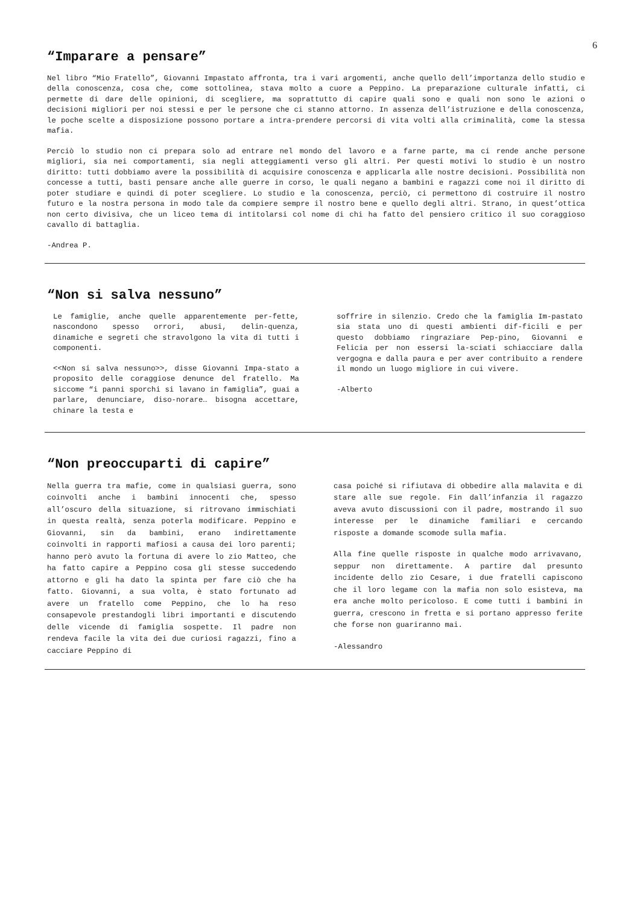6
“Imparare a pensare”
Nel libro “Mio Fratello”, Giovanni Impastato affronta, tra i vari argomenti, anche quello dell’importanza dello studio e della conoscenza, cosa che, come sottolinea, stava molto a cuore a Peppino. La preparazione culturale infatti, ci permette di dare delle opinioni, di scegliere, ma soprattutto di capire quali sono e quali non sono le azioni o decisioni migliori per noi stessi e per le persone che ci stanno attorno. In assenza dell’istruzione e della conoscenza, le poche scelte a disposizione possono portare a intra-prendere percorsi di vita volti alla criminalità, come la stessa mafia.
Perciò lo studio non ci prepara solo ad entrare nel mondo del lavoro e a farne parte, ma ci rende anche persone migliori, sia nei comportamenti, sia negli atteggiamenti verso gli altri. Per questi motivi lo studio è un nostro diritto: tutti dobbiamo avere la possibilità di acquisire conoscenza e applicarla alle nostre decisioni. Possibilità non concesse a tutti, basti pensare anche alle guerre in corso, le quali negano a bambini e ragazzi come noi il diritto di poter studiare e quindi di poter scegliere. Lo studio e la conoscenza, perciò, ci permettono di costruire il nostro futuro e la nostra persona in modo tale da compiere sempre il nostro bene e quello degli altri. Strano, in quest’ottica non certo divisiva, che un liceo tema di intitolarsi col nome di chi ha fatto del pensiero critico il suo coraggioso cavallo di battaglia.
-Andrea P.
“Non si salva nessuno”
Le famiglie, anche quelle apparentemente per-fette, nascondono spesso orrori, abusi, delin-quenza, dinamiche e segreti che stravolgono la vita di tutti i componenti.
<<Non si salva nessuno>>, disse Giovanni Impa-stato a proposito delle coraggiose denunce del fratello. Ma siccome “i panni sporchi si lavano in famiglia”, guai a parlare, denunciare, diso-norare… bisogna accettare, chinare la testa e
soffrire in silenzio. Credo che la famiglia Im-pastato sia stata uno di questi ambienti dif-ficili e per questo dobbiamo ringraziare Pep-pino, Giovanni e Felicia per non essersi la-sciati schiacciare dalla vergogna e dalla paura e per aver contribuito a rendere il mondo un luogo migliore in cui vivere.
-Alberto
“Non preoccuparti di capire”
Nella guerra tra mafie, come in qualsiasi guerra, sono coinvolti anche i bambini innocenti che, spesso all’oscuro della situazione, si ritrovano immischiati in questa realtà, senza poterla modificare. Peppino e Giovanni, sin da bambini, erano indirettamente coinvolti in rapporti mafiosi a causa dei loro parenti; hanno però avuto la fortuna di avere lo zio Matteo, che ha fatto capire a Peppino cosa gli stesse succedendo attorno e gli ha dato la spinta per fare ciò che ha fatto. Giovanni, a sua volta, è stato fortunato ad avere un fratello come Peppino, che lo ha reso consapevole prestandogli libri importanti e discutendo delle vicende di famiglia sospette. Il padre non rendeva facile la vita dei due curiosi ragazzi, fino a cacciare Peppino di
casa poiché si rifiutava di obbedire alla malavita e di stare alle sue regole. Fin dall’infanzia il ragazzo aveva avuto discussioni con il padre, mostrando il suo interesse per le dinamiche familiari e cercando risposte a domande scomode sulla mafia.
Alla fine quelle risposte in qualche modo arrivavano, seppur non direttamente. A partire dal presunto incidente dello zio Cesare, i due fratelli capiscono che il loro legame con la mafia non solo esisteva, ma era anche molto pericoloso. E come tutti i bambini in guerra, crescono in fretta e si portano appresso ferite che forse non guariranno mai.
-Alessandro